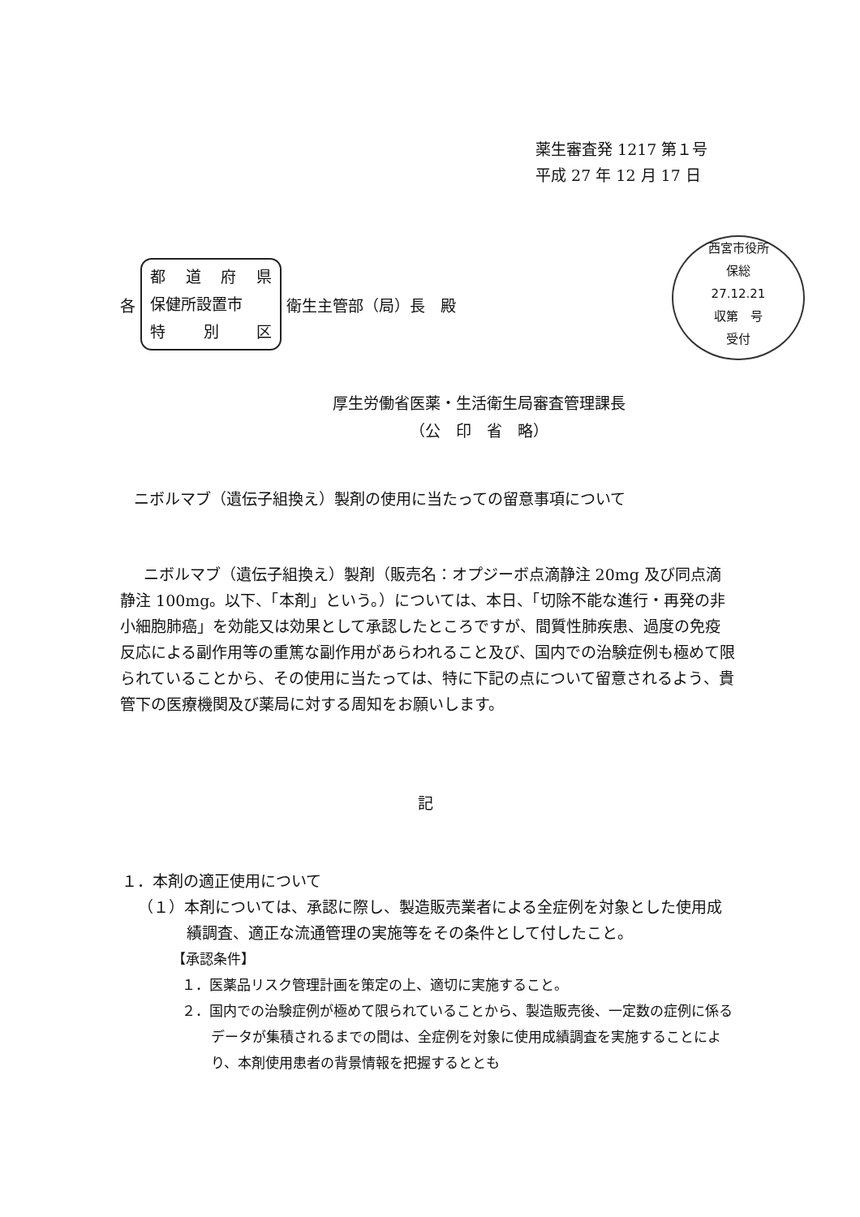薬生審査発 1217 第１号
平成 27 年 12 月 17 日
西宮市役所
保総
27.12.21
収第　号
受付
各
都道府県
保健所設置市
特 別 区
衛生主管部（局）長　殿
厚生労働省医薬・生活衛生局審査管理課長
（公　印　省　略）
ニボルマブ（遺伝子組換え）製剤の使用に当たっての留意事項について
ニボルマブ（遺伝子組換え）製剤（販売名：オプジーボ点滴静注 20mg 及び同点滴静注 100mg。以下、「本剤」という。）については、本日、「切除不能な進行・再発の非小細胞肺癌」を効能又は効果として承認したところですが、間質性肺疾患、過度の免疫反応による副作用等の重篤な副作用があらわれること及び、国内での治験症例も極めて限られていることから、その使用に当たっては、特に下記の点について留意されるよう、貴管下の医療機関及び薬局に対する周知をお願いします。
記
１．本剤の適正使用について
（１）本剤については、承認に際し、製造販売業者による全症例を対象とした使用成績調査、適正な流通管理の実施等をその条件として付したこと。
【承認条件】
１．医薬品リスク管理計画を策定の上、適切に実施すること。
２．国内での治験症例が極めて限られていることから、製造販売後、一定数の症例に係るデータが集積されるまでの間は、全症例を対象に使用成績調査を実施することにより、本剤使用患者の背景情報を把握するととも